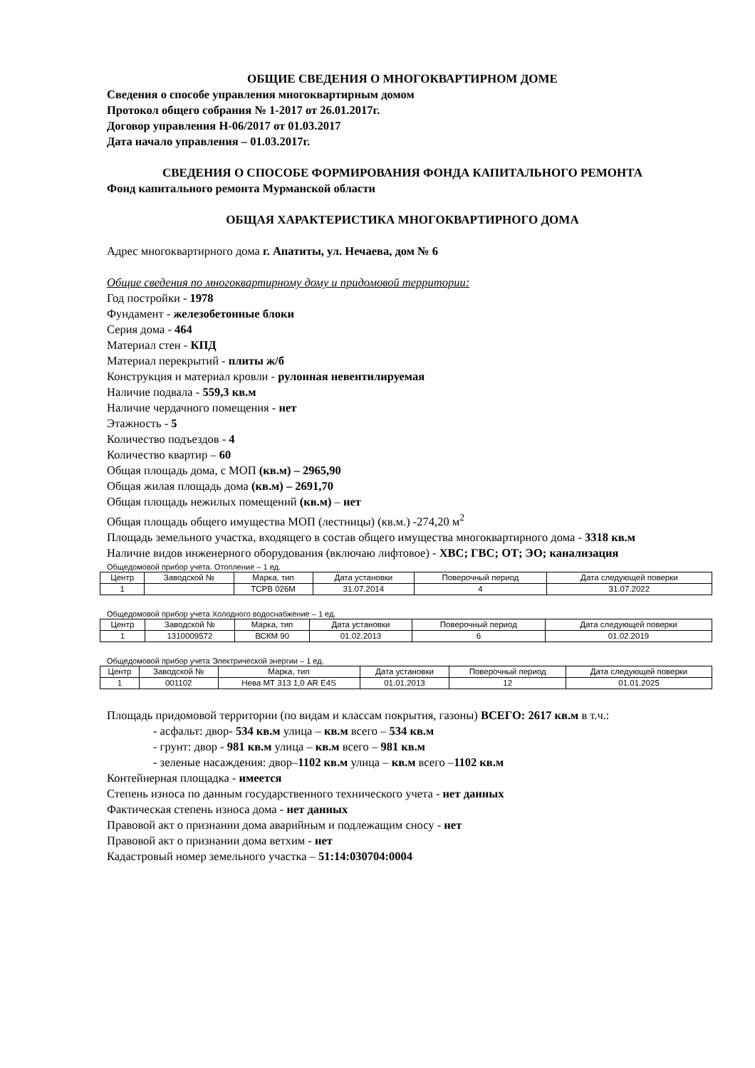ОБЩИЕ СВЕДЕНИЯ О МНОГОКВАРТИРНОМ ДОМЕ
Сведения о способе управления многоквартирным домом
Протокол общего собрания № 1-2017 от 26.01.2017г.
Договор управления Н-06/2017 от 01.03.2017
Дата начало управления – 01.03.2017г.
СВЕДЕНИЯ О СПОСОБЕ ФОРМИРОВАНИЯ ФОНДА КАПИТАЛЬНОГО РЕМОНТА
Фонд капитального ремонта Мурманской области
ОБЩАЯ ХАРАКТЕРИСТИКА МНОГОКВАРТИРНОГО ДОМА
Адрес многоквартирного дома г. Апатиты, ул. Нечаева, дом № 6
Общие сведения по многоквартирному дому и придомовой территории:
Год постройки - 1978
Фундамент - железобетонные блоки
Серия дома - 464
Материал стен - КПД
Материал перекрытий - плиты ж/б
Конструкция и материал кровли - рулонная невентилируемая
Наличие подвала - 559,3 кв.м
Наличие чердачного помещения - нет
Этажность - 5
Количество подъездов - 4
Количество квартир – 60
Общая площадь дома, с МОП (кв.м) – 2965,90
Общая жилая площадь дома (кв.м) – 2691,70
Общая площадь нежилых помещений (кв.м) – нет
Общая площадь общего имущества МОП (лестницы) (кв.м.) -274,20 м<sup>2</sup>
Площадь земельного участка, входящего в состав общего имущества многоквартирного дома - 3318 кв.м
Наличие видов инженерного оборудования (включаю лифтовое) - ХВС; ГВС; ОТ; ЭО; канализация
Общедомовой прибор учета. Отопление – 1 ед.
| Центр | Заводской № | Марка, тип | Дата установки | Поверочный период | Дата следующей поверки |
| --- | --- | --- | --- | --- | --- |
| 1 | | TCPB 026M | 31.07.2014 | 4 | 31.07.2022 |
Общедомовой прибор учета Холодного водоснабжение – 1 ед.
| Центр | Заводской № | Марка, тип | Дата установки | Поверочный период | Дата следующей поверки |
| --- | --- | --- | --- | --- | --- |
| 1 | 1310009572 | ВСКМ 90 | 01.02.2013 | 6 | 01.02.2019 |
Общедомовой прибор учета Электрической энергии – 1 ед.
| Центр | Заводской № | Марка, тип | Дата установки | Поверочный период | Дата следующей поверки |
| --- | --- | --- | --- | --- | --- |
| 1 | 001102 | Нева МТ 313 1,0 AR E4S | 01.01.2013 | 12 | 01.01.2025 |
Площадь придомовой территории (по видам и классам покрытия, газоны) ВСЕГО: 2617 кв.м в т.ч.:
- асфальт: двор- 534 кв.м улица – кв.м всего – 534 кв.м
- грунт: двор - 981 кв.м улица – кв.м всего – 981 кв.м
- зеленые насаждения: двор–1102 кв.м улица – кв.м всего –1102 кв.м
Контейнерная площадка - имеется
Степень износа по данным государственного технического учета - нет данных
Фактическая степень износа дома - нет данных
Правовой акт о признании дома аварийным и подлежащим сносу - нет
Правовой акт о признании дома ветхим - нет
Кадастровый номер земельного участка – 51:14:030704:0004